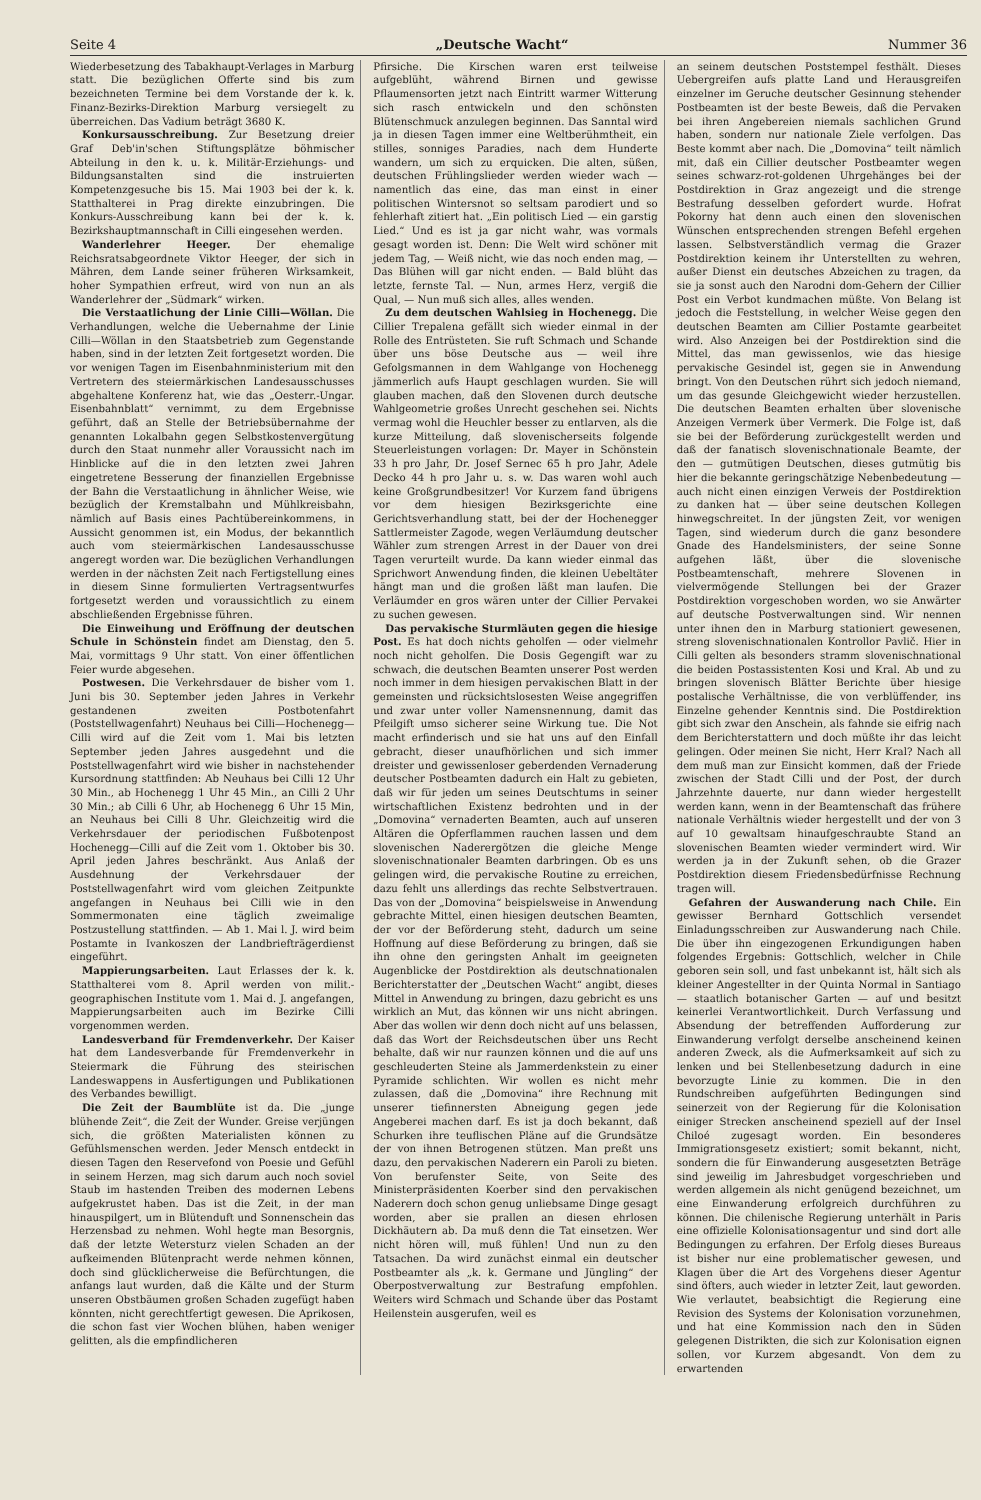Seite 4 „Deutsche Wacht“Nummer 36
Wiederbesetzung des Tabakhaupt-Verlages in Marburg statt. Die bezüglichen Offerte sind bis zum bezeichneten Termine bei dem Vorstande der k. k. Finanz-Bezirks-Direktion Marburg versiegelt zu überreichen. Das Vadium beträgt 3680 K.
Konkursausschreibung. Zur Besetzung dreier Graf Deb'in'schen Stiftungsplätze böhmischer Abteilung in den k. u. k. Militär-Erziehungs- und Bildungsanstalten sind die instruierten Kompetenzgesuche bis 15. Mai 1903 bei der k. k. Statthalterei in Prag direkte einzubringen. Die Konkurs-Ausschreibung kann bei der k. k. Bezirkshauptmannschaft in Cilli eingesehen werden.
Wanderlehrer Heeger. Der ehemalige Reichsratsabgeordnete Viktor Heeger, der sich in Mähren, dem Lande seiner früheren Wirksamkeit, hoher Sympathien erfreut, wird von nun an als Wanderlehrer der „Südmark“ wirken.
Die Verstaatlichung der Linie Cilli—Wöllan. Die Verhandlungen, welche die Uebernahme der Linie Cilli—Wöllan in den Staatsbetrieb zum Gegenstande haben, sind in der letzten Zeit fortgesetzt worden. Die vor wenigen Tagen im Eisenbahnministerium mit den Vertretern des steiermärkischen Landesausschusses abgehaltene Konferenz hat, wie das „Oesterr.-Ungar. Eisenbahnblatt“ vernimmt, zu dem Ergebnisse geführt, daß an Stelle der Betriebsübernahme der genannten Lokalbahn gegen Selbstkostenvergütung durch den Staat nunmehr aller Voraussicht nach im Hinblicke auf die in den letzten zwei Jahren eingetretene Besserung der finanziellen Ergebnisse der Bahn die Verstaatlichung in ähnlicher Weise, wie bezüglich der Kremstalbahn und Mühlkreisbahn, nämlich auf Basis eines Pachtübereinkommens, in Aussicht genommen ist, ein Modus, der bekanntlich auch vom steiermärkischen Landesausschusse angeregt worden war. Die bezüglichen Verhandlungen werden in der nächsten Zeit nach Fertigstellung eines in diesem Sinne formulierten Vertragsentwurfes fortgesetzt werden und voraussichtlich zu einem abschließenden Ergebnisse führen.
Die Einweihung und Eröffnung der deutschen Schule in Schönstein findet am Dienstag, den 5. Mai, vormittags 9 Uhr statt. Von einer öffentlichen Feier wurde abgesehen.
Postwesen. Die Verkehrsdauer de bisher vom 1. Juni bis 30. September jeden Jahres in Verkehr gestandenen zweiten Postbotenfahrt (Poststellwagenfahrt) Neuhaus bei Cilli—Hochenegg—Cilli wird auf die Zeit vom 1. Mai bis letzten September jeden Jahres ausgedehnt und die Poststellwagenfahrt wird wie bisher in nachstehender Kursordnung stattfinden: Ab Neuhaus bei Cilli 12 Uhr 30 Min., ab Hochenegg 1 Uhr 45 Min., an Cilli 2 Uhr 30 Min.; ab Cilli 6 Uhr, ab Hochenegg 6 Uhr 15 Min, an Neuhaus bei Cilli 8 Uhr. Gleichzeitig wird die Verkehrsdauer der periodischen Fußbotenpost Hochenegg—Cilli auf die Zeit vom 1. Oktober bis 30. April jeden Jahres beschränkt. Aus Anlaß der Ausdehnung der Verkehrsdauer der Poststellwagenfahrt wird vom gleichen Zeitpunkte angefangen in Neuhaus bei Cilli wie in den Sommermonaten eine täglich zweimalige Postzustellung stattfinden. — Ab 1. Mai l. J. wird beim Postamte in Ivankoszen der Landbriefträgerdienst eingeführt.
Mappierungsarbeiten. Laut Erlasses der k. k. Statthalterei vom 8. April werden von milit.-geographischen Institute vom 1. Mai d. J. angefangen, Mappierungsarbeiten auch im Bezirke Cilli vorgenommen werden.
Landesverband für Fremdenverkehr. Der Kaiser hat dem Landesverbande für Fremdenverkehr in Steiermark die Führung des steirischen Landeswappens in Ausfertigungen und Publikationen des Verbandes bewilligt.
Die Zeit der Baumblüte ist da. Die „junge blühende Zeit“, die Zeit der Wunder. Greise verjüngen sich, die größten Materialisten können zu Gefühlsmenschen werden. Jeder Mensch entdeckt in diesen Tagen den Reservefond von Poesie und Gefühl in seinem Herzen, mag sich darum auch noch soviel Staub im hastenden Treiben des modernen Lebens aufgekrustet haben. Das ist die Zeit, in der man hinauspilgert, um in Blütenduft und Sonnenschein das Herzensbad zu nehmen. Wohl hegte man Besorgnis, daß der letzte Wetersturz vielen Schaden an der aufkeimenden Blütenpracht werde nehmen können, doch sind glücklicherweise die Befürchtungen, die anfangs laut wurden, daß die Kälte und der Sturm unseren Obstbäumen großen Schaden zugefügt haben könnten, nicht gerechtfertigt gewesen. Die Aprikosen, die schon fast vier Wochen blühen, haben weniger gelitten, als die empfindlicheren
Pfirsiche. Die Kirschen waren erst teilweise aufgeblüht, während Birnen und gewisse Pflaumensorten jetzt nach Eintritt warmer Witterung sich rasch entwickeln und den schönsten Blütenschmuck anzulegen beginnen. Das Sanntal wird ja in diesen Tagen immer eine Weltberühmtheit, ein stilles, sonniges Paradies, nach dem Hunderte wandern, um sich zu erquicken. Die alten, süßen, deutschen Frühlingslieder werden wieder wach — namentlich das eine, das man einst in einer politischen Wintersnot so seltsam parodiert und so fehlerhaft zitiert hat. „Ein politisch Lied — ein garstig Lied.“ Und es ist ja gar nicht wahr, was vormals gesagt worden ist. Denn: Die Welt wird schöner mit jedem Tag, — Weiß nicht, wie das noch enden mag, — Das Blühen will gar nicht enden. — Bald blüht das letzte, fernste Tal. — Nun, armes Herz, vergiß die Qual, — Nun muß sich alles, alles wenden.
Zu dem deutschen Wahlsieg in Hochenegg. Die Cillier Trepalena gefällt sich wieder einmal in der Rolle des Entrüsteten. Sie ruft Schmach und Schande über uns böse Deutsche aus — weil ihre Gefolgsmannen in dem Wahlgange von Hochenegg jämmerlich aufs Haupt geschlagen wurden. Sie will glauben machen, daß den Slovenen durch deutsche Wahlgeometrie großes Unrecht geschehen sei. Nichts vermag wohl die Heuchler besser zu entlarven, als die kurze Mitteilung, daß slovenischerseits folgende Steuerleistungen vorlagen: Dr. Mayer in Schönstein 33 h pro Jahr, Dr. Josef Sernec 65 h pro Jahr, Adele Decko 44 h pro Jahr u. s. w. Das waren wohl auch keine Großgrundbesitzer! Vor Kurzem fand übrigens vor dem hiesigen Bezirksgerichte eine Gerichtsverhandlung statt, bei der der Hochenegger Sattlermeister Zagode, wegen Verläumdung deutscher Wähler zum strengen Arrest in der Dauer von drei Tagen verurteilt wurde. Da kann wieder einmal das Sprichwort Anwendung finden, die kleinen Uebeltäter hängt man und die großen läßt man laufen. Die Verläumder en gros wären unter der Cillier Pervakei zu suchen gewesen.
Das pervakische Sturmläuten gegen die hiesige Post. Es hat doch nichts geholfen — oder vielmehr noch nicht geholfen. Die Dosis Gegengift war zu schwach, die deutschen Beamten unserer Post werden noch immer in dem hiesigen pervakischen Blatt in der gemeinsten und rücksichtslosesten Weise angegriffen und zwar unter voller Namensnennung, damit das Pfeilgift umso sicherer seine Wirkung tue. Die Not macht erfinderisch und sie hat uns auf den Einfall gebracht, dieser unaufhörlichen und sich immer dreister und gewissenloser geberdenden Vernaderung deutscher Postbeamten dadurch ein Halt zu gebieten, daß wir für jeden um seines Deutschtums in seiner wirtschaftlichen Existenz bedrohten und in der „Domovina“ vernaderten Beamten, auch auf unseren Altären die Opferflammen rauchen lassen und dem slovenischen Naderergötzen die gleiche Menge slovenischnationaler Beamten darbringen. Ob es uns gelingen wird, die pervakische Routine zu erreichen, dazu fehlt uns allerdings das rechte Selbstvertrauen. Das von der „Domovina“ beispielsweise in Anwendung gebrachte Mittel, einen hiesigen deutschen Beamten, der vor der Beförderung steht, dadurch um seine Hoffnung auf diese Beförderung zu bringen, daß sie ihn ohne den geringsten Anhalt im geeigneten Augenblicke der Postdirektion als deutschnationalen Berichterstatter der „Deutschen Wacht“ angibt, dieses Mittel in Anwendung zu bringen, dazu gebricht es uns wirklich an Mut, das können wir uns nicht abringen. Aber das wollen wir denn doch nicht auf uns belassen, daß das Wort der Reichsdeutschen über uns Recht behalte, daß wir nur raunzen können und die auf uns geschleuderten Steine als Jammerdenkstein zu einer Pyramide schlichten. Wir wollen es nicht mehr zulassen, daß die „Domovina“ ihre Rechnung mit unserer tiefinnersten Abneigung gegen jede Angeberei machen darf. Es ist ja doch bekannt, daß Schurken ihre teuflischen Pläne auf die Grundsätze der von ihnen Betrogenen stützen. Man preßt uns dazu, den pervakischen Naderern ein Paroli zu bieten. Von berufenster Seite, von Seite des Ministerpräsidenten Koerber sind den pervakischen Naderern doch schon genug unliebsame Dinge gesagt worden, aber sie prallen an diesen ehrlosen Dickhäutern ab. Da muß denn die Tat einsetzen. Wer nicht hören will, muß fühlen! Und nun zu den Tatsachen. Da wird zunächst einmal ein deutscher Postbeamter als „k. k. Germane und Jüngling“ der Oberpostverwaltung zur Bestrafung empfohlen. Weiters wird Schmach und Schande über das Postamt Heilenstein ausgerufen, weil es
an seinem deutschen Poststempel festhält. Dieses Uebergreifen aufs platte Land und Herausgreifen einzelner im Geruche deutscher Gesinnung stehender Postbeamten ist der beste Beweis, daß die Pervaken bei ihren Angebereien niemals sachlichen Grund haben, sondern nur nationale Ziele verfolgen. Das Beste kommt aber nach. Die „Domovina“ teilt nämlich mit, daß ein Cillier deutscher Postbeamter wegen seines schwarz-rot-goldenen Uhrgehänges bei der Postdirektion in Graz angezeigt und die strenge Bestrafung desselben gefordert wurde. Hofrat Pokorny hat denn auch einen den slovenischen Wünschen entsprechenden strengen Befehl ergehen lassen. Selbstverständlich vermag die Grazer Postdirektion keinem ihr Unterstellten zu wehren, außer Dienst ein deutsches Abzeichen zu tragen, da sie ja sonst auch den Narodni dom-Gehern der Cillier Post ein Verbot kundmachen müßte. Von Belang ist jedoch die Feststellung, in welcher Weise gegen den deutschen Beamten am Cillier Postamte gearbeitet wird. Also Anzeigen bei der Postdirektion sind die Mittel, das man gewissenlos, wie das hiesige pervakische Gesindel ist, gegen sie in Anwendung bringt. Von den Deutschen rührt sich jedoch niemand, um das gesunde Gleichgewicht wieder herzustellen. Die deutschen Beamten erhalten über slovenische Anzeigen Vermerk über Vermerk. Die Folge ist, daß sie bei der Beförderung zurückgestellt werden und daß der fanatisch slovenischnationale Beamte, der den — gutmütigen Deutschen, dieses gutmütig bis hier die bekannte geringschätzige Nebenbedeutung — auch nicht einen einzigen Verweis der Postdirektion zu danken hat — über seine deutschen Kollegen hinwegschreitet. In der jüngsten Zeit, vor wenigen Tagen, sind wiederum durch die ganz besondere Gnade des Handelsministers, der seine Sonne aufgehen läßt, über die slovenische Postbeamtenschaft, mehrere Slovenen in vielvermögende Stellungen bei der Grazer Postdirektion vorgeschoben worden, wo sie Anwärter auf deutsche Postverwaltungen sind. Wir nennen unter ihnen den in Marburg stationiert gewesenen, streng slovenischnationalen Kontrollor Pavlič. Hier in Cilli gelten als besonders stramm slovenischnational die beiden Postassistenten Kosi und Kral. Ab und zu bringen slovenisch Blätter Berichte über hiesige postalische Verhältnisse, die von verblüffender, ins Einzelne gehender Kenntnis sind. Die Postdirektion gibt sich zwar den Anschein, als fahnde sie eifrig nach dem Berichterstattern und doch müßte ihr das leicht gelingen. Oder meinen Sie nicht, Herr Kral? Nach all dem muß man zur Einsicht kommen, daß der Friede zwischen der Stadt Cilli und der Post, der durch Jahrzehnte dauerte, nur dann wieder hergestellt werden kann, wenn in der Beamtenschaft das frühere nationale Verhältnis wieder hergestellt und der von 3 auf 10 gewaltsam hinaufgeschraubte Stand an slovenischen Beamten wieder vermindert wird. Wir werden ja in der Zukunft sehen, ob die Grazer Postdirektion diesem Friedensbedürfnisse Rechnung tragen will.
Gefahren der Auswanderung nach Chile. Ein gewisser Bernhard Gottschlich versendet Einladungsschreiben zur Auswanderung nach Chile. Die über ihn eingezogenen Erkundigungen haben folgendes Ergebnis: Gottschlich, welcher in Chile geboren sein soll, und fast unbekannt ist, hält sich als kleiner Angestellter in der Quinta Normal in Santiago — staatlich botanischer Garten — auf und besitzt keinerlei Verantwortlichkeit. Durch Verfassung und Absendung der betreffenden Aufforderung zur Einwanderung verfolgt derselbe anscheinend keinen anderen Zweck, als die Aufmerksamkeit auf sich zu lenken und bei Stellenbesetzung dadurch in eine bevorzugte Linie zu kommen. Die in den Rundschreiben aufgeführten Bedingungen sind seinerzeit von der Regierung für die Kolonisation einiger Strecken anscheinend speziell auf der Insel Chiloé zugesagt worden. Ein besonderes Immigrationsgesetz existiert; somit bekannt, nicht, sondern die für Einwanderung ausgesetzten Beträge sind jeweilig im Jahresbudget vorgeschrieben und werden allgemein als nicht genügend bezeichnet, um eine Einwanderung erfolgreich durchführen zu können. Die chilenische Regierung unterhält in Paris eine offizielle Kolonisationsagentur und sind dort alle Bedingungen zu erfahren. Der Erfolg dieses Bureaus ist bisher nur eine problematischer gewesen, und Klagen über die Art des Vorgehens dieser Agentur sind öfters, auch wieder in letzter Zeit, laut geworden. Wie verlautet, beabsichtigt die Regierung eine Revision des Systems der Kolonisation vorzunehmen, und hat eine Kommission nach den in Süden gelegenen Distrikten, die sich zur Kolonisation eignen sollen, vor Kurzem abgesandt. Von dem zu erwartenden